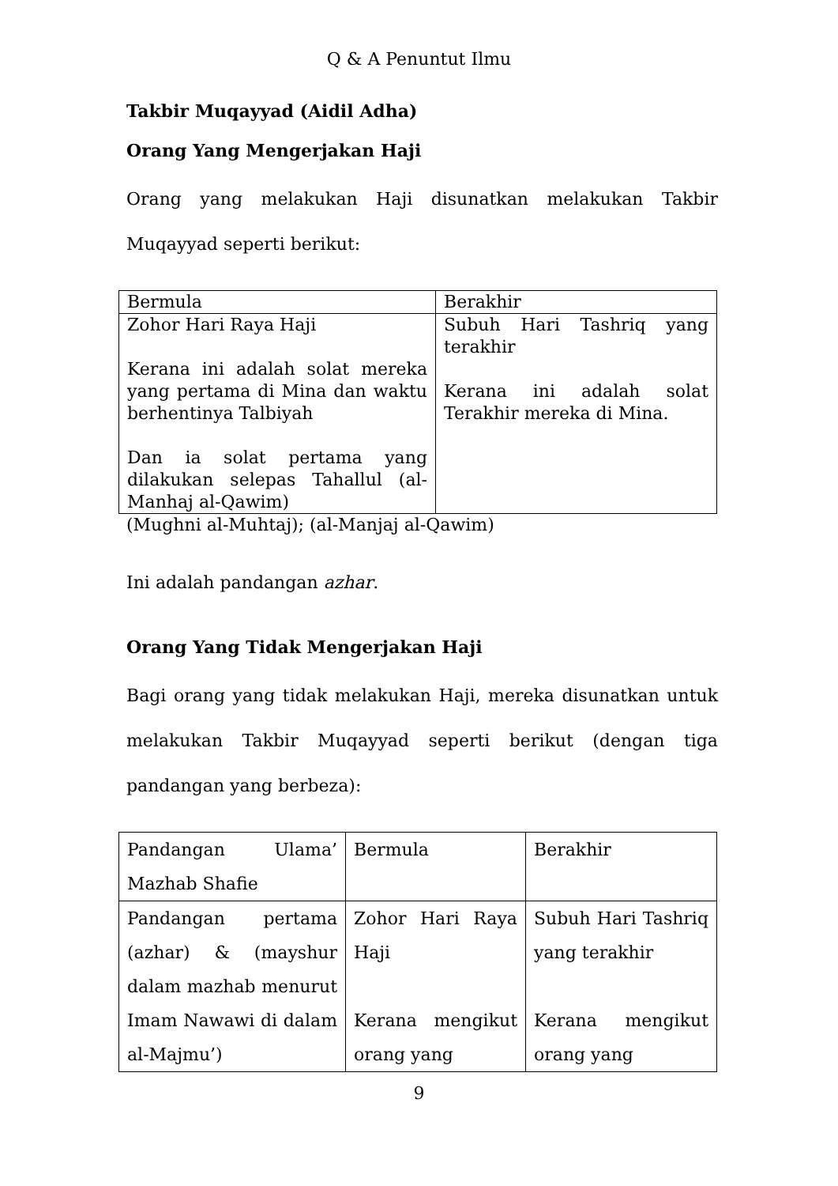Q & A Penuntut Ilmu
Takbir Muqayyad (Aidil Adha)
Orang Yang Mengerjakan Haji
Orang yang melakukan Haji disunatkan melakukan Takbir Muqayyad seperti berikut:
| Bermula | Berakhir |
| Zohor Hari Raya Haji Kerana ini adalah solat mereka yang pertama di Mina dan waktu berhentinya Talbiyah Dan ia solat pertama yang dilakukan selepas Tahallul (al-Manhaj al-Qawim) | Subuh Hari Tashriq yang terakhir Kerana ini adalah solat Terakhir mereka di Mina. |
(Mughni al-Muhtaj); (al-Manjaj al-Qawim)
Ini adalah pandangan azhar.
Orang Yang Tidak Mengerjakan Haji
Bagi orang yang tidak melakukan Haji, mereka disunatkan untuk melakukan Takbir Muqayyad seperti berikut (dengan tiga pandangan yang berbeza):
| Pandangan Ulama’ Mazhab Shafie | Bermula | Berakhir |
| Pandangan pertama (azhar) & (mayshur dalam mazhab menurut Imam Nawawi di dalam al-Majmu’) | Zohor Hari Raya Haji Kerana mengikut orang yang | Subuh Hari Tashriq yang terakhir Kerana mengikut orang yang |
9